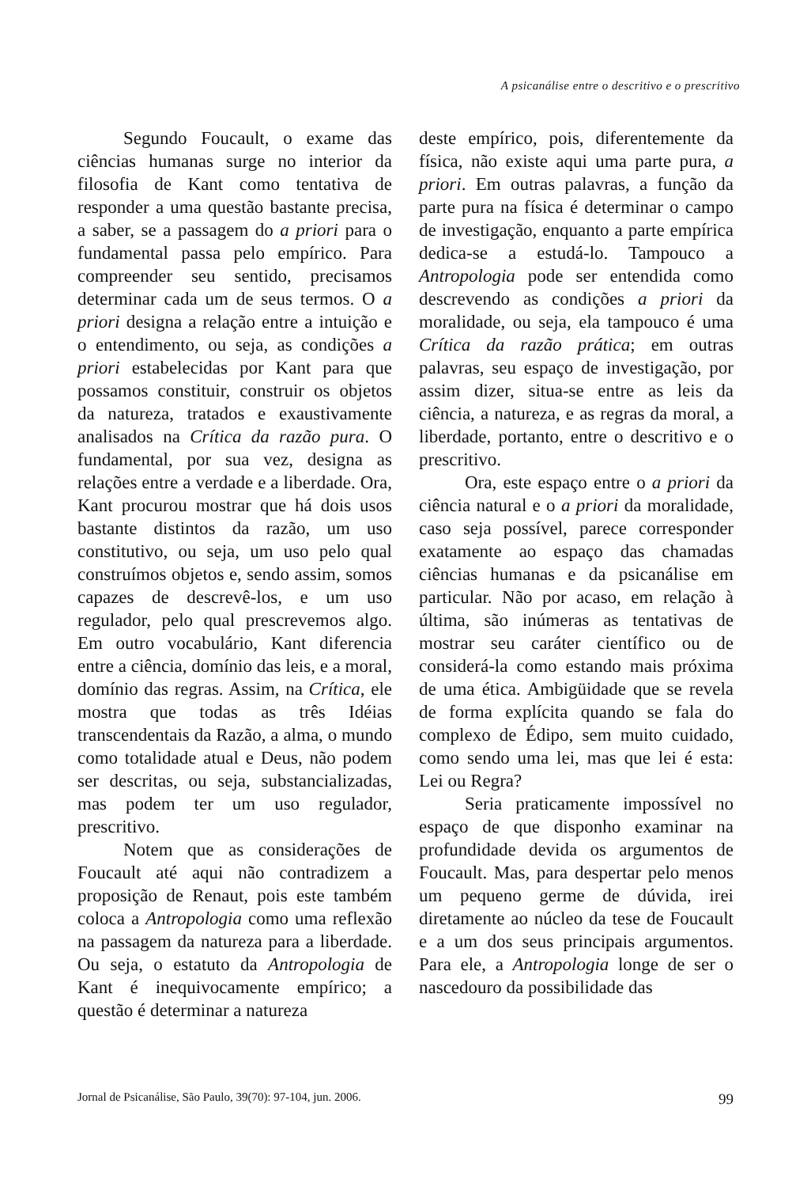A psicanálise entre o descritivo e o prescritivo
Segundo Foucault, o exame das ciências humanas surge no interior da filosofia de Kant como tentativa de responder a uma questão bastante precisa, a saber, se a passagem do a priori para o fundamental passa pelo empírico. Para compreender seu sentido, precisamos determinar cada um de seus termos. O a priori designa a relação entre a intuição e o entendimento, ou seja, as condições a priori estabelecidas por Kant para que possamos constituir, construir os objetos da natureza, tratados e exaustivamente analisados na Crítica da razão pura. O fundamental, por sua vez, designa as relações entre a verdade e a liberdade. Ora, Kant procurou mostrar que há dois usos bastante distintos da razão, um uso constitutivo, ou seja, um uso pelo qual construímos objetos e, sendo assim, somos capazes de descrevê-los, e um uso regulador, pelo qual prescrevemos algo. Em outro vocabulário, Kant diferencia entre a ciência, domínio das leis, e a moral, domínio das regras. Assim, na Crítica, ele mostra que todas as três Idéias transcendentais da Razão, a alma, o mundo como totalidade atual e Deus, não podem ser descritas, ou seja, substancializadas, mas podem ter um uso regulador, prescritivo.
Notem que as considerações de Foucault até aqui não contradizem a proposição de Renaut, pois este também coloca a Antropologia como uma reflexão na passagem da natureza para a liberdade. Ou seja, o estatuto da Antropologia de Kant é inequivocamente empírico; a questão é determinar a natureza
deste empírico, pois, diferentemente da física, não existe aqui uma parte pura, a priori. Em outras palavras, a função da parte pura na física é determinar o campo de investigação, enquanto a parte empírica dedica-se a estudá-lo. Tampouco a Antropologia pode ser entendida como descrevendo as condições a priori da moralidade, ou seja, ela tampouco é uma Crítica da razão prática; em outras palavras, seu espaço de investigação, por assim dizer, situa-se entre as leis da ciência, a natureza, e as regras da moral, a liberdade, portanto, entre o descritivo e o prescritivo.
Ora, este espaço entre o a priori da ciência natural e o a priori da moralidade, caso seja possível, parece corresponder exatamente ao espaço das chamadas ciências humanas e da psicanálise em particular. Não por acaso, em relação à última, são inúmeras as tentativas de mostrar seu caráter científico ou de considerá-la como estando mais próxima de uma ética. Ambigüidade que se revela de forma explícita quando se fala do complexo de Édipo, sem muito cuidado, como sendo uma lei, mas que lei é esta: Lei ou Regra?
Seria praticamente impossível no espaço de que disponho examinar na profundidade devida os argumentos de Foucault. Mas, para despertar pelo menos um pequeno germe de dúvida, irei diretamente ao núcleo da tese de Foucault e a um dos seus principais argumentos. Para ele, a Antropologia longe de ser o nascedouro da possibilidade das
Jornal de Psicanálise, São Paulo, 39(70): 97-104, jun. 2006. 99